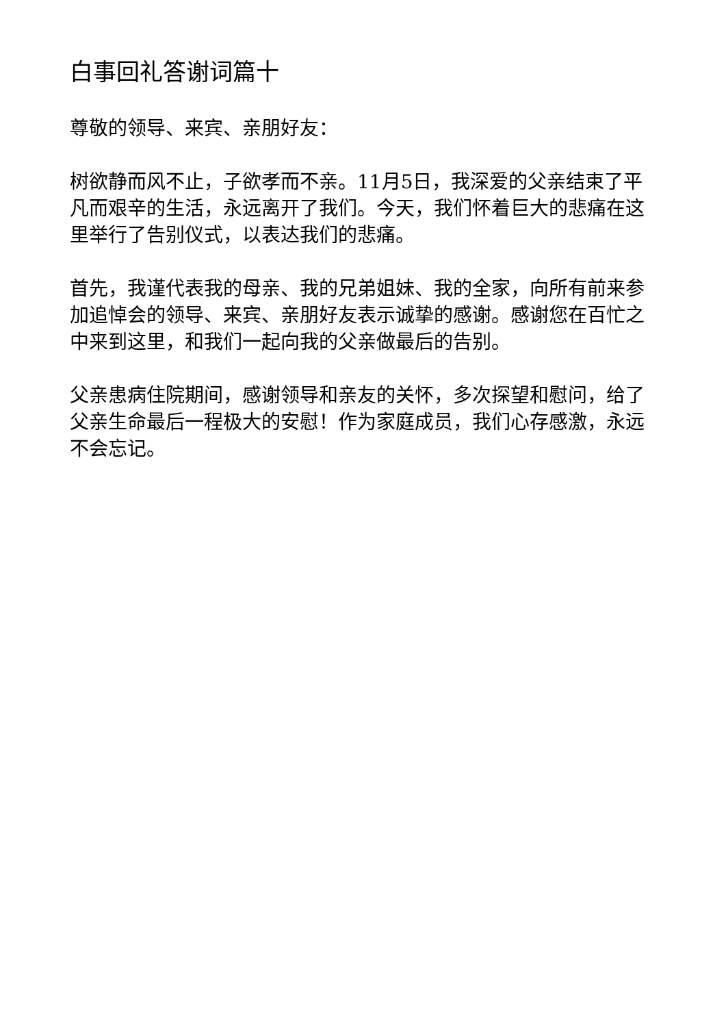白事回礼答谢词篇十
尊敬的领导、来宾、亲朋好友：
树欲静而风不止，子欲孝而不亲。11月5日，我深爱的父亲结束了平凡而艰辛的生活，永远离开了我们。今天，我们怀着巨大的悲痛在这里举行了告别仪式，以表达我们的悲痛。
首先，我谨代表我的母亲、我的兄弟姐妹、我的全家，向所有前来参加追悼会的领导、来宾、亲朋好友表示诚挚的感谢。感谢您在百忙之中来到这里，和我们一起向我的父亲做最后的告别。
父亲患病住院期间，感谢领导和亲友的关怀，多次探望和慰问，给了父亲生命最后一程极大的安慰！作为家庭成员，我们心存感激，永远不会忘记。